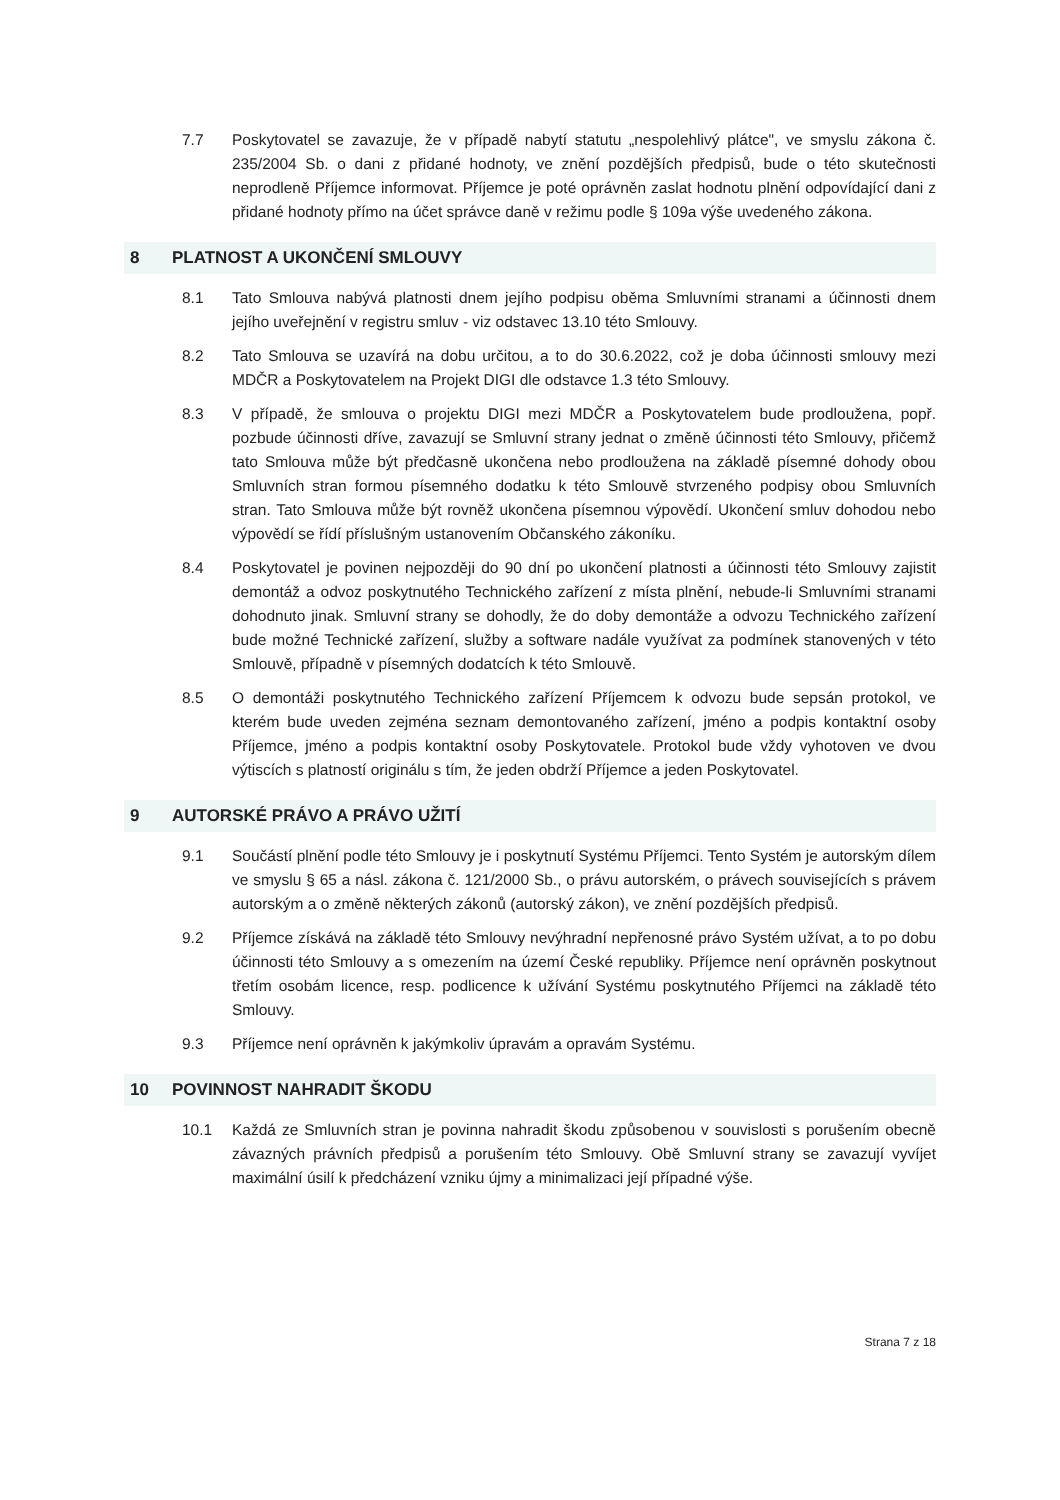7.7 Poskytovatel se zavazuje, že v případě nabytí statutu „nespolehlivý plátce", ve smyslu zákona č. 235/2004 Sb. o dani z přidané hodnoty, ve znění pozdějších předpisů, bude o této skutečnosti neprodleně Příjemce informovat. Příjemce je poté oprávněn zaslat hodnotu plnění odpovídající dani z přidané hodnoty přímo na účet správce daně v režimu podle § 109a výše uvedeného zákona.
8 PLATNOST A UKONČENÍ SMLOUVY
8.1 Tato Smlouva nabývá platnosti dnem jejího podpisu oběma Smluvními stranami a účinnosti dnem jejího uveřejnění v registru smluv - viz odstavec 13.10 této Smlouvy.
8.2 Tato Smlouva se uzavírá na dobu určitou, a to do 30.6.2022, což je doba účinnosti smlouvy mezi MDČR a Poskytovatelem na Projekt DIGI dle odstavce 1.3 této Smlouvy.
8.3 V případě, že smlouva o projektu DIGI mezi MDČR a Poskytovatelem bude prodloužena, popř. pozbude účinnosti dříve, zavazují se Smluvní strany jednat o změně účinnosti této Smlouvy, přičemž tato Smlouva může být předčasně ukončena nebo prodloužena na základě písemné dohody obou Smluvních stran formou písemného dodatku k této Smlouvě stvrzeného podpisy obou Smluvních stran. Tato Smlouva může být rovněž ukončena písemnou výpovědí. Ukončení smluv dohodou nebo výpovědí se řídí příslušným ustanovením Občanského zákoníku.
8.4 Poskytovatel je povinen nejpozději do 90 dní po ukončení platnosti a účinnosti této Smlouvy zajistit demontáž a odvoz poskytnutého Technického zařízení z místa plnění, nebude-li Smluvními stranami dohodnuto jinak. Smluvní strany se dohodly, že do doby demontáže a odvozu Technického zařízení bude možné Technické zařízení, služby a software nadále využívat za podmínek stanovených v této Smlouvě, případně v písemných dodatcích k této Smlouvě.
8.5 O demontáži poskytnutého Technického zařízení Příjemcem k odvozu bude sepsán protokol, ve kterém bude uveden zejména seznam demontovaného zařízení, jméno a podpis kontaktní osoby Příjemce, jméno a podpis kontaktní osoby Poskytovatele. Protokol bude vždy vyhotoven ve dvou výtiscích s platností originálu s tím, že jeden obdrží Příjemce a jeden Poskytovatel.
9 AUTORSKÉ PRÁVO A PRÁVO UŽITÍ
9.1 Součástí plnění podle této Smlouvy je i poskytnutí Systému Příjemci. Tento Systém je autorským dílem ve smyslu § 65 a násl. zákona č. 121/2000 Sb., o právu autorském, o právech souvisejících s právem autorským a o změně některých zákonů (autorský zákon), ve znění pozdějších předpisů.
9.2 Příjemce získává na základě této Smlouvy nevýhradní nepřenosné právo Systém užívat, a to po dobu účinnosti této Smlouvy a s omezením na území České republiky. Příjemce není oprávněn poskytnout třetím osobám licence, resp. podlicence k užívání Systému poskytnutého Příjemci na základě této Smlouvy.
9.3 Příjemce není oprávněn k jakýmkoliv úpravám a opravám Systému.
10 POVINNOST NAHRADIT ŠKODU
10.1 Každá ze Smluvních stran je povinna nahradit škodu způsobenou v souvislosti s porušením obecně závazných právních předpisů a porušením této Smlouvy. Obě Smluvní strany se zavazují vyvíjet maximální úsilí k předcházení vzniku újmy a minimalizaci její případné výše.
Strana 7 z 18